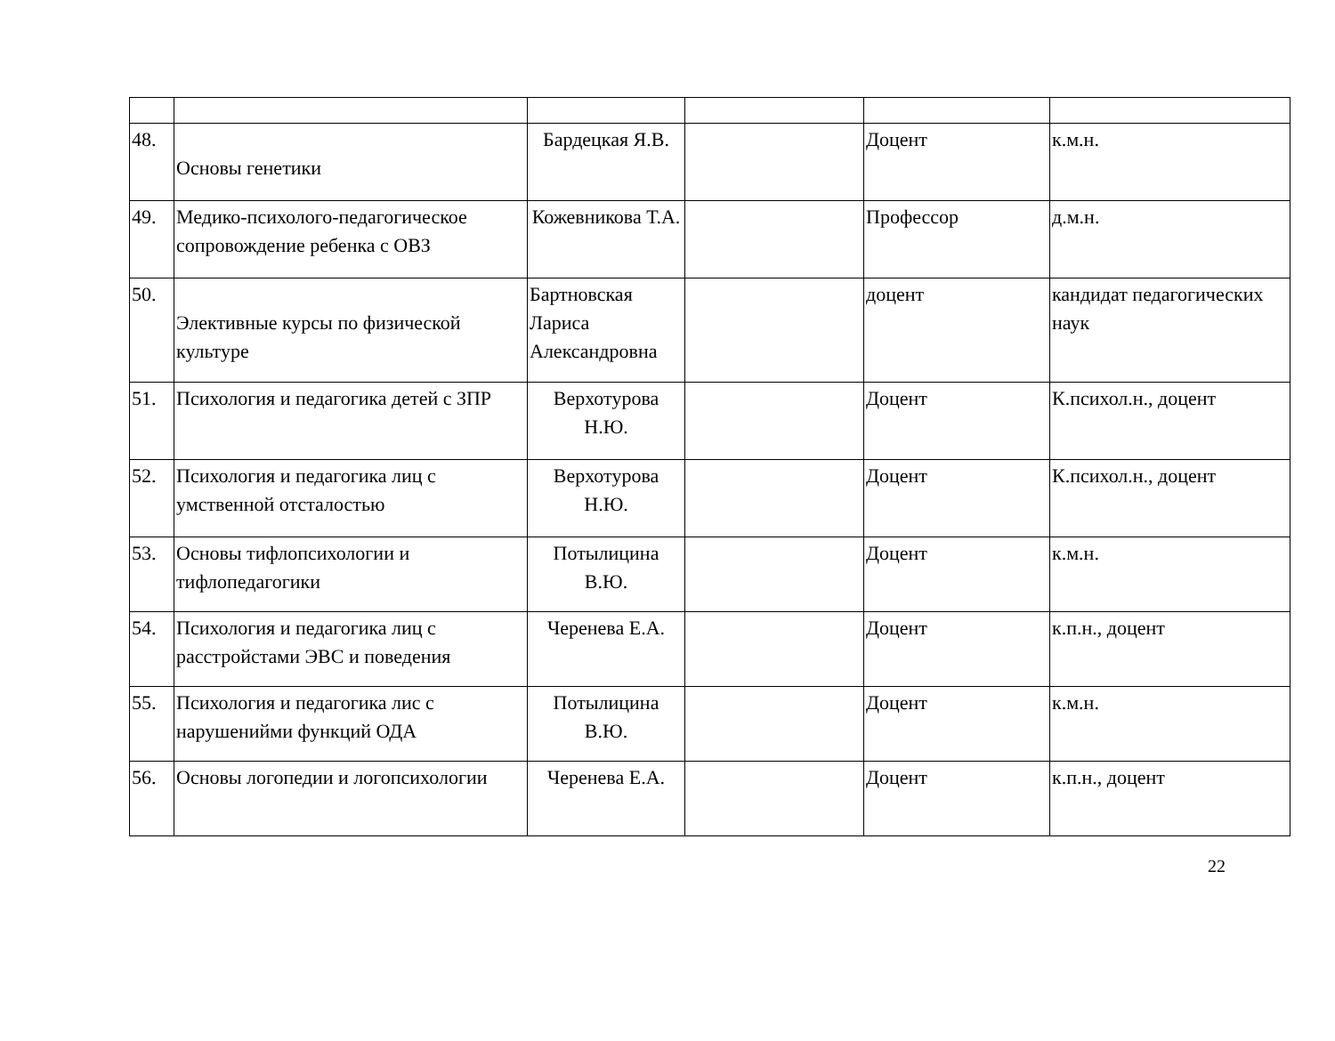| 48. | Основы генетики | Бардецкая Я.В. | | Доцент | к.м.н. |
| 49. | Медико-психолого-педагогическое сопровождение ребенка с ОВЗ | Кожевникова Т.А. | | Профессор | д.м.н. |
| 50. | Элективные курсы по физической культуре | Бартновская Лариса Александровна | | доцент | кандидат педагогических наук |
| 51. | Психология и педагогика детей с ЗПР | Верхотурова Н.Ю. | | Доцент | К.психол.н., доцент |
| 52. | Психология и педагогика лиц с умственной отсталостью | Верхотурова Н.Ю. | | Доцент | К.психол.н., доцент |
| 53. | Основы тифлопсихологии и тифлопедагогики | Потылицина В.Ю. | | Доцент | к.м.н. |
| 54. | Психология и педагогика лиц с расстройстами ЭВС и поведения | Черенева Е.А. | | Доцент | к.п.н., доцент |
| 55. | Психология и педагогика лис с нарушенийми функций ОДА | Потылицина В.Ю. | | Доцент | к.м.н. |
| 56. | Основы логопедии и логопсихологии | Черенева Е.А. | | Доцент | к.п.н., доцент |
22